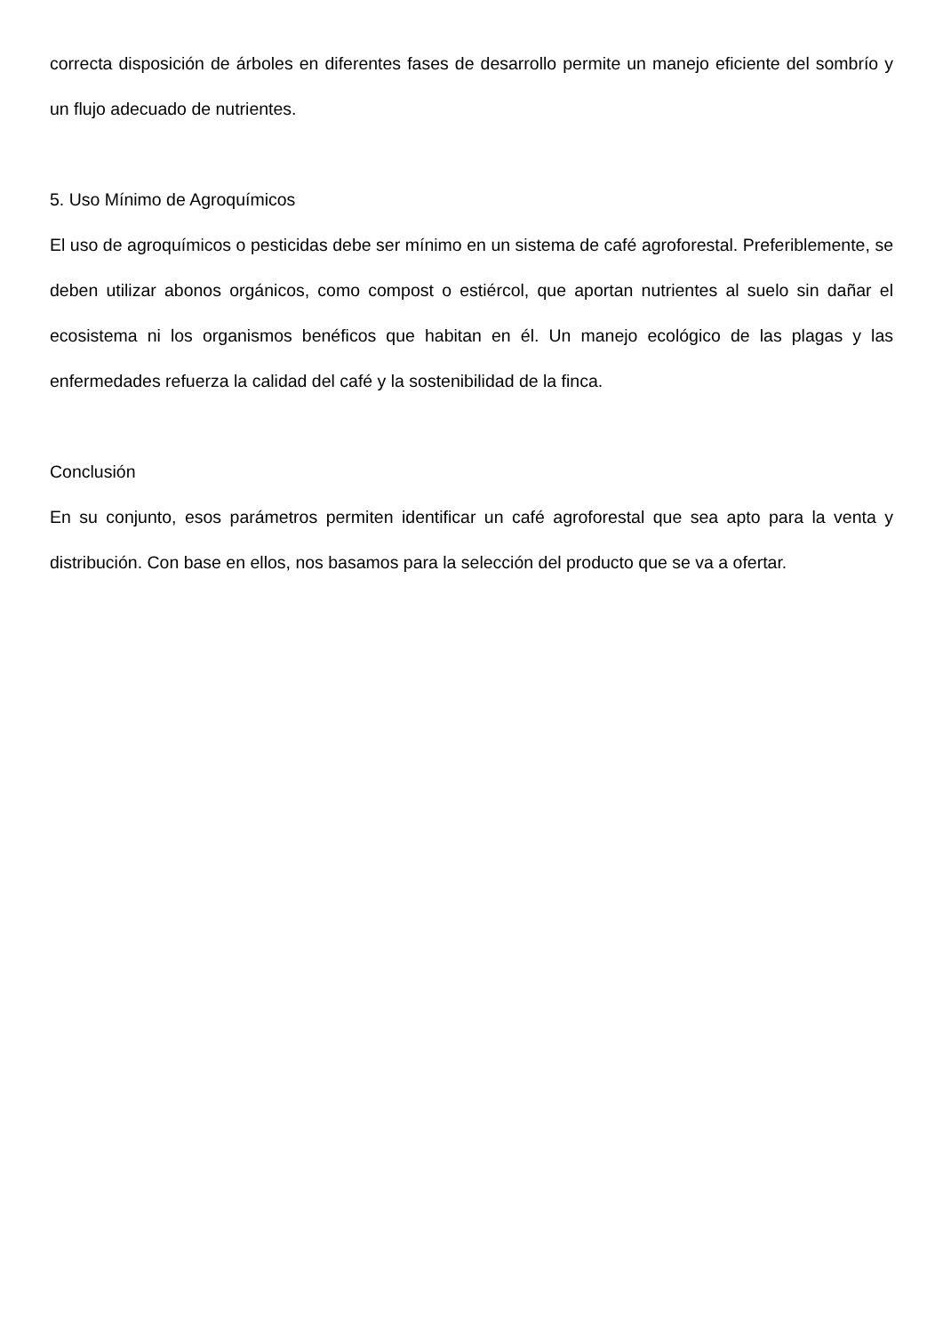correcta disposición de árboles en diferentes fases de desarrollo permite un manejo eficiente del sombrío y un flujo adecuado de nutrientes.
5. Uso Mínimo de Agroquímicos
El uso de agroquímicos o pesticidas debe ser mínimo en un sistema de café agroforestal. Preferiblemente, se deben utilizar abonos orgánicos, como compost o estiércol, que aportan nutrientes al suelo sin dañar el ecosistema ni los organismos benéficos que habitan en él. Un manejo ecológico de las plagas y las enfermedades refuerza la calidad del café y la sostenibilidad de la finca.
Conclusión
En su conjunto, esos parámetros permiten identificar un café agroforestal que sea apto para la venta y distribución. Con base en ellos, nos basamos para la selección del producto que se va a ofertar.